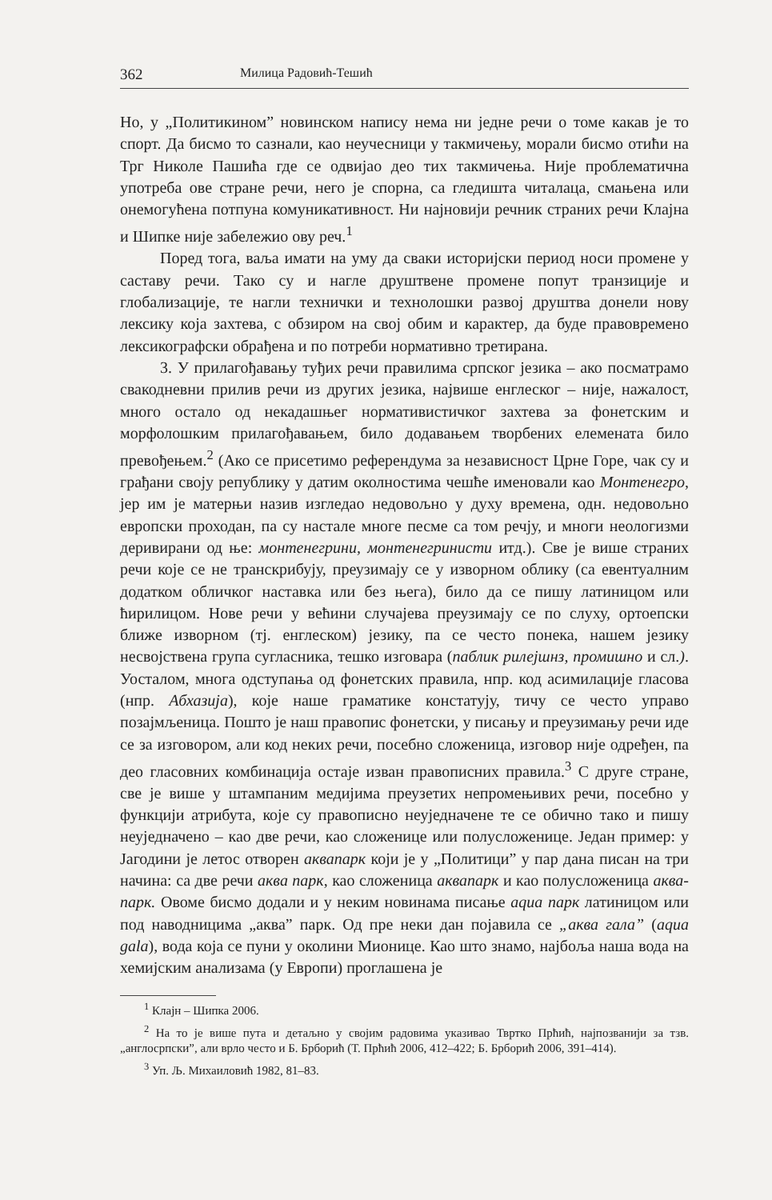362 Милица Радовић-Тешић
Но, у „Политикином” новинском напису нема ни једне речи о томе какав је то спорт. Да бисмо то сазнали, као неучесници у такмичењу, морали бисмо отићи на Трг Николе Пашића где се одвијао део тих такмичења. Није проблематична употреба ове стране речи, него је спорна, са гледишта читалаца, смањена или онемогућена потпуна комуникативност. Ни најновији речник страних речи Клајна и Шипке није забележио ову реч.<sup>1</sup>
Поред тога, ваља имати на уму да сваки историјски период носи промене у саставу речи. Тако су и нагле друштвене промене попут транзиције и глобализације, те нагли технички и технолошки развој друштва донели нову лексику која захтева, с обзиром на свој обим и карактер, да буде правовремено лексикографски обрађена и по потреби нормативно третирана.
3. У прилагођавању туђих речи правилима српског језика – ако посматрамо свакодневни прилив речи из других језика, највише енглеског – није, нажалост, много остало од некадашњег нормативистичког захтева за фонетским и морфолошким прилагођавањем, било додавањем творбених елемената било превођењем.<sup>2</sup> (Ако се присетимо референдума за независност Црне Горе, чак су и грађани своју републику у датим околностима чешће именовали као Монтенегро, јер им је матерњи назив изгледао недовољно у духу времена, одн. недовољно европски проходан, па су настале многе песме са том речју, и многи неологизми деривирани од ње: монтенегрини, монтенегринисти итд.). Све је више страних речи које се не транскрибују, преузимају се у изворном облику (са евентуалним додатком обличког наставка или без њега), било да се пишу латиницом или ћирилицом. Нове речи у већини случајева преузимају се по слуху, ортоепски ближе изворном (тј. енглеском) језику, па се често понека, нашем језику несвојствена група сугласника, тешко изговара (паблик рилејшнз, промишно и сл.). Уосталом, многа одступања од фонетских правила, нпр. код асимилације гласова (нпр. Абхазија), које наше граматике констатују, тичу се често управо позајмљеница. Пошто је наш правопис фонетски, у писању и преузимању речи иде се за изговором, али код неких речи, посебно сложеница, изговор није одређен, па део гласовних комбинација остаје изван правописних правила.<sup>3</sup> С друге стране, све је више у штампаним медијима преузетих непромењивих речи, посебно у функцији атрибута, које су правописно неуједначене те се обично тако и пишу неуједначено – као две речи, као сложенице или полусложенице. Један пример: у Јагодини је летос отворен аквапарк који је у „Политици” у пар дана писан на три начина: са две речи аква парк, као сложеница аквапарк и као полусложеница аква-парк. Овоме бисмо додали и у неким новинама писање aqua парк латиницом или под наводницима „аква” парк. Од пре неки дан појавила се „аква гала” (aqua gala), вода која се пуни у околини Мионице. Као што знамо, најбоља наша вода на хемијским анализама (у Европи) проглашена је
<sup>1</sup> Клајн – Шипка 2006.
<sup>2</sup> На то је више пута и детаљно у својим радовима указивао Твртко Прћић, најпозванији за тзв. „англосрпски”, али врло често и Б. Брборић (Т. Прћић 2006, 412–422; Б. Брборић 2006, 391–414).
<sup>3</sup> Уп. Љ. Михаиловић 1982, 81–83.